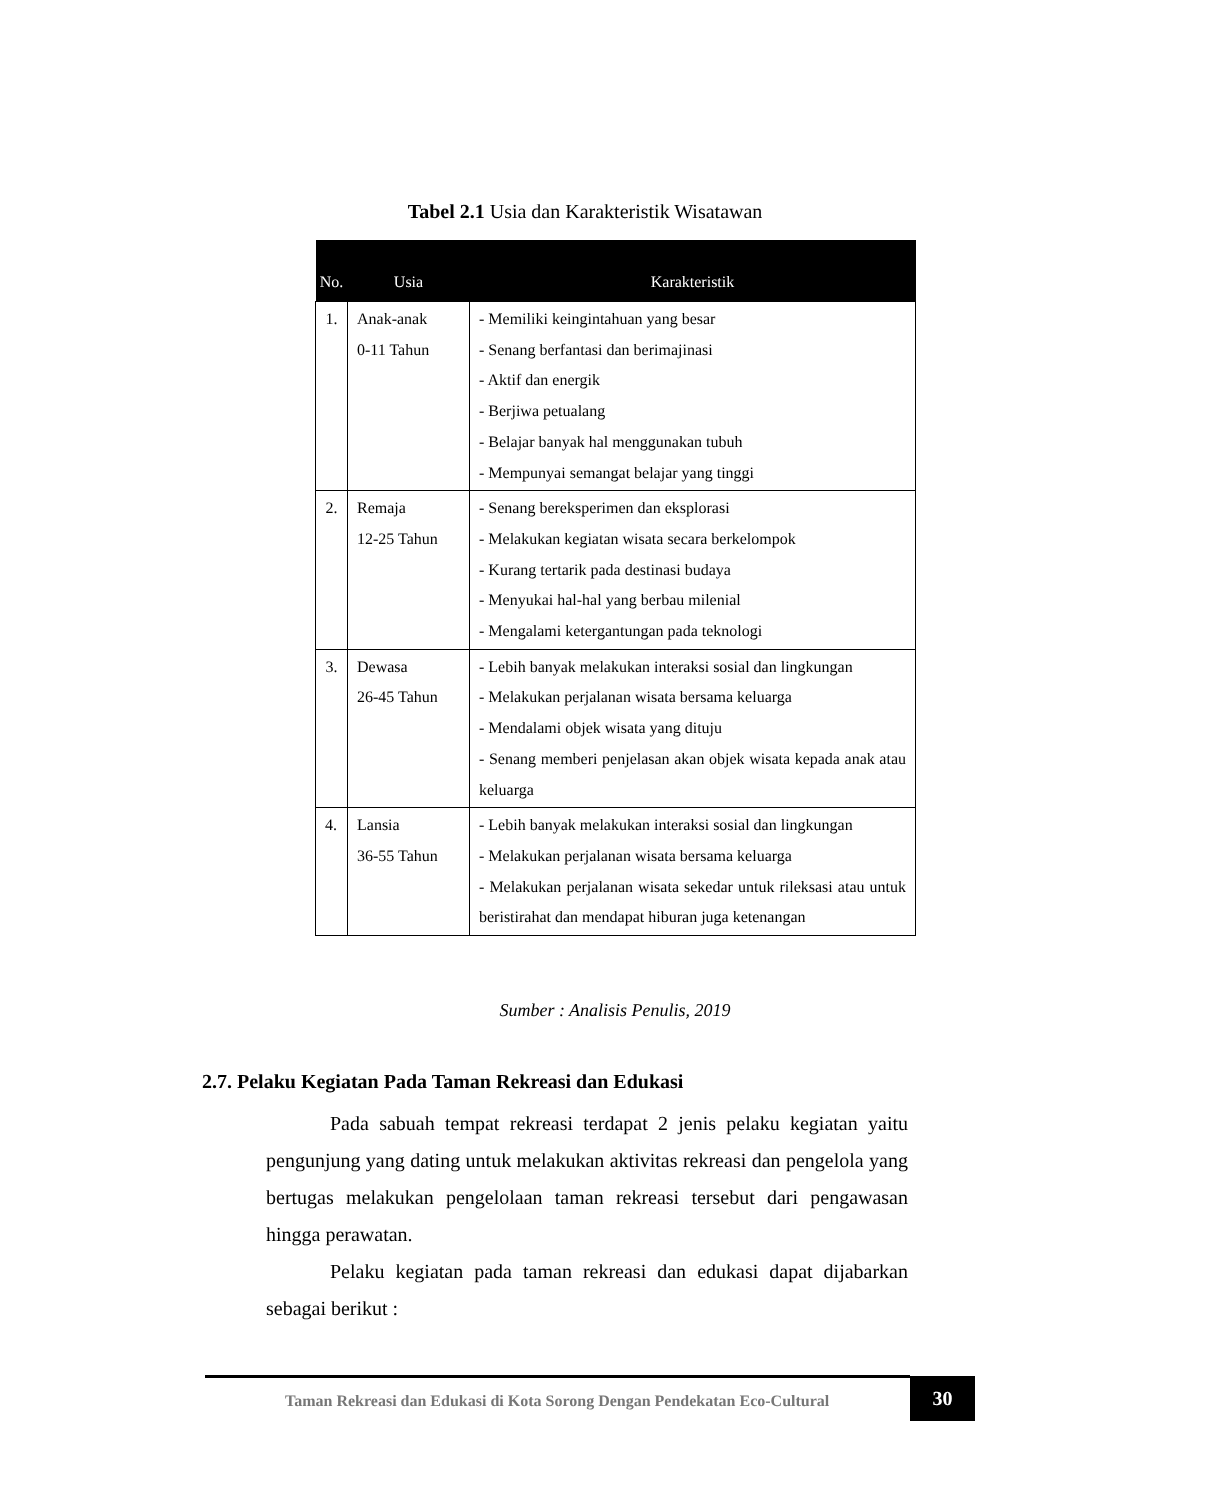Tabel 2.1 Usia dan Karakteristik Wisatawan
| No. | Usia | Karakteristik |
| --- | --- | --- |
| 1. | Anak-anak 0-11 Tahun | - Memiliki keingintahuan yang besar - Senang berfantasi dan berimajinasi - Aktif dan energik - Berjiwa petualang - Belajar banyak hal menggunakan tubuh - Mempunyai semangat belajar yang tinggi |
| 2. | Remaja 12-25 Tahun | - Senang bereksperimen dan eksplorasi - Melakukan kegiatan wisata secara berkelompok - Kurang tertarik pada destinasi budaya - Menyukai hal-hal yang berbau milenial - Mengalami ketergantungan pada teknologi |
| 3. | Dewasa 26-45 Tahun | - Lebih banyak melakukan interaksi sosial dan lingkungan - Melakukan perjalanan wisata bersama keluarga - Mendalami objek wisata yang dituju - Senang memberi penjelasan akan objek wisata kepada anak atau keluarga |
| 4. | Lansia 36-55 Tahun | - Lebih banyak melakukan interaksi sosial dan lingkungan - Melakukan perjalanan wisata bersama keluarga - Melakukan perjalanan wisata sekedar untuk rileksasi atau untuk beristirahat dan mendapat hiburan juga ketenangan |
Sumber : Analisis Penulis, 2019
2.7. Pelaku Kegiatan Pada Taman Rekreasi dan Edukasi
Pada sabuah tempat rekreasi terdapat 2 jenis pelaku kegiatan yaitu pengunjung yang dating untuk melakukan aktivitas rekreasi dan pengelola yang bertugas melakukan pengelolaan taman rekreasi tersebut dari pengawasan hingga perawatan.
Pelaku kegiatan pada taman rekreasi dan edukasi dapat dijabarkan sebagai berikut :
Taman Rekreasi dan Edukasi di Kota Sorong Dengan Pendekatan Eco-Cultural
30